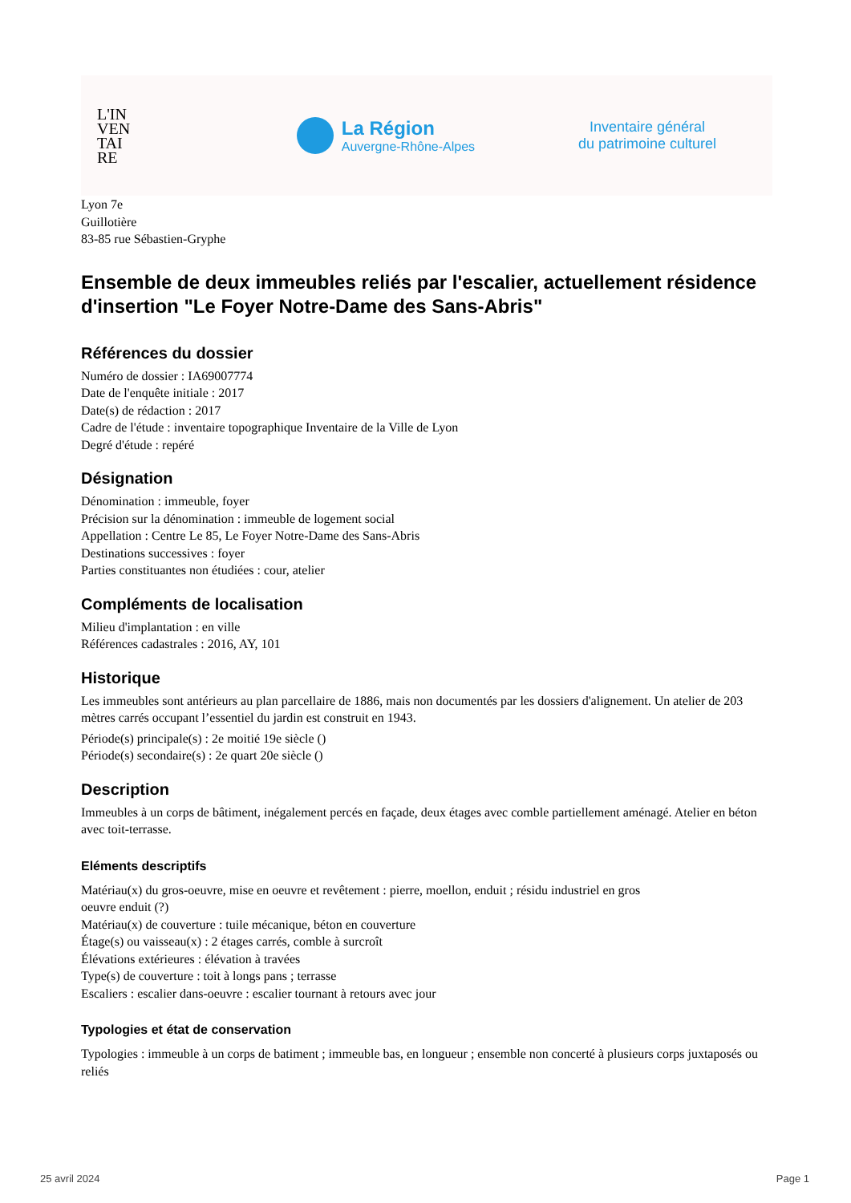L'IN
VEN
TAI
RE
La Région
Auvergne-Rhône-Alpes
Inventaire général
du patrimoine culturel
Lyon 7e
Guillotière
83-85 rue Sébastien-Gryphe
Ensemble de deux immeubles reliés par l'escalier, actuellement résidence d'insertion "Le Foyer Notre-Dame des Sans-Abris"
Références du dossier
Numéro de dossier : IA69007774
Date de l'enquête initiale : 2017
Date(s) de rédaction : 2017
Cadre de l'étude : inventaire topographique Inventaire de la Ville de Lyon
Degré d'étude : repéré
Désignation
Dénomination : immeuble, foyer
Précision sur la dénomination : immeuble de logement social
Appellation : Centre Le 85, Le Foyer Notre-Dame des Sans-Abris
Destinations successives : foyer
Parties constituantes non étudiées : cour, atelier
Compléments de localisation
Milieu d'implantation : en ville
Références cadastrales : 2016, AY, 101
Historique
Les immeubles sont antérieurs au plan parcellaire de 1886, mais non documentés par les dossiers d'alignement. Un atelier de 203 mètres carrés occupant l’essentiel du jardin est construit en 1943.
Période(s) principale(s) : 2e moitié 19e siècle ()
Période(s) secondaire(s) : 2e quart 20e siècle ()
Description
Immeubles à un corps de bâtiment, inégalement percés en façade, deux étages avec comble partiellement aménagé. Atelier en béton avec toit-terrasse.
Eléments descriptifs
Matériau(x) du gros-oeuvre, mise en oeuvre et revêtement : pierre, moellon, enduit ; résidu industriel en gros
oeuvre enduit (?)
Matériau(x) de couverture : tuile mécanique, béton en couverture
Étage(s) ou vaisseau(x) : 2 étages carrés, comble à surcroît
Élévations extérieures : élévation à travées
Type(s) de couverture : toit à longs pans ; terrasse
Escaliers : escalier dans-oeuvre : escalier tournant à retours avec jour
Typologies et état de conservation
Typologies : immeuble à un corps de batiment ; immeuble bas, en longueur ; ensemble non concerté à plusieurs corps juxtaposés ou reliés
25 avril 2024 Page 1